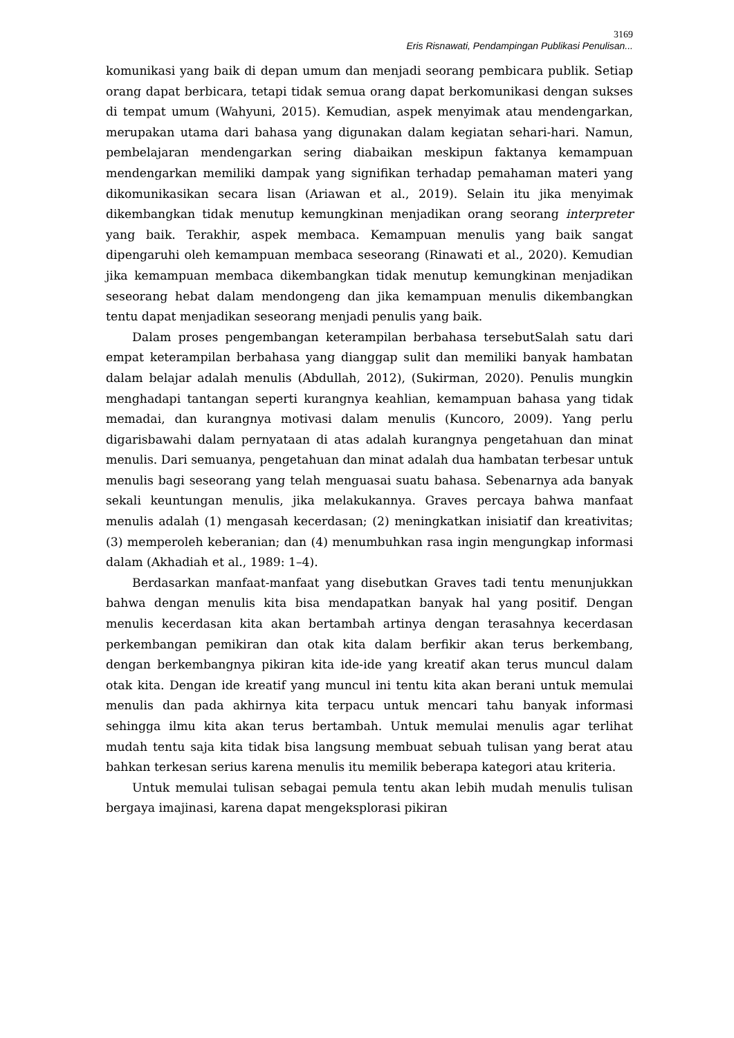3169
Eris Risnawati, Pendampingan Publikasi Penulisan...
komunikasi yang baik di depan umum dan menjadi seorang pembicara publik. Setiap orang dapat berbicara, tetapi tidak semua orang dapat berkomunikasi dengan sukses di tempat umum (Wahyuni, 2015). Kemudian, aspek menyimak atau mendengarkan, merupakan utama dari bahasa yang digunakan dalam kegiatan sehari-hari. Namun, pembelajaran mendengarkan sering diabaikan meskipun faktanya kemampuan mendengarkan memiliki dampak yang signifikan terhadap pemahaman materi yang dikomunikasikan secara lisan (Ariawan et al., 2019). Selain itu jika menyimak dikembangkan tidak menutup kemungkinan menjadikan orang seorang interpreter yang baik. Terakhir, aspek membaca. Kemampuan menulis yang baik sangat dipengaruhi oleh kemampuan membaca seseorang (Rinawati et al., 2020). Kemudian jika kemampuan membaca dikembangkan tidak menutup kemungkinan menjadikan seseorang hebat dalam mendongeng dan jika kemampuan menulis dikembangkan tentu dapat menjadikan seseorang menjadi penulis yang baik.
Dalam proses pengembangan keterampilan berbahasa tersebutSalah satu dari empat keterampilan berbahasa yang dianggap sulit dan memiliki banyak hambatan dalam belajar adalah menulis (Abdullah, 2012), (Sukirman, 2020). Penulis mungkin menghadapi tantangan seperti kurangnya keahlian, kemampuan bahasa yang tidak memadai, dan kurangnya motivasi dalam menulis (Kuncoro, 2009). Yang perlu digarisbawahi dalam pernyataan di atas adalah kurangnya pengetahuan dan minat menulis. Dari semuanya, pengetahuan dan minat adalah dua hambatan terbesar untuk menulis bagi seseorang yang telah menguasai suatu bahasa. Sebenarnya ada banyak sekali keuntungan menulis, jika melakukannya. Graves percaya bahwa manfaat menulis adalah (1) mengasah kecerdasan; (2) meningkatkan inisiatif dan kreativitas; (3) memperoleh keberanian; dan (4) menumbuhkan rasa ingin mengungkap informasi dalam (Akhadiah et al., 1989: 1–4).
Berdasarkan manfaat-manfaat yang disebutkan Graves tadi tentu menunjukkan bahwa dengan menulis kita bisa mendapatkan banyak hal yang positif. Dengan menulis kecerdasan kita akan bertambah artinya dengan terasahnya kecerdasan perkembangan pemikiran dan otak kita dalam berfikir akan terus berkembang, dengan berkembangnya pikiran kita ide-ide yang kreatif akan terus muncul dalam otak kita. Dengan ide kreatif yang muncul ini tentu kita akan berani untuk memulai menulis dan pada akhirnya kita terpacu untuk mencari tahu banyak informasi sehingga ilmu kita akan terus bertambah. Untuk memulai menulis agar terlihat mudah tentu saja kita tidak bisa langsung membuat sebuah tulisan yang berat atau bahkan terkesan serius karena menulis itu memilik beberapa kategori atau kriteria.
Untuk memulai tulisan sebagai pemula tentu akan lebih mudah menulis tulisan bergaya imajinasi, karena dapat mengeksplorasi pikiran